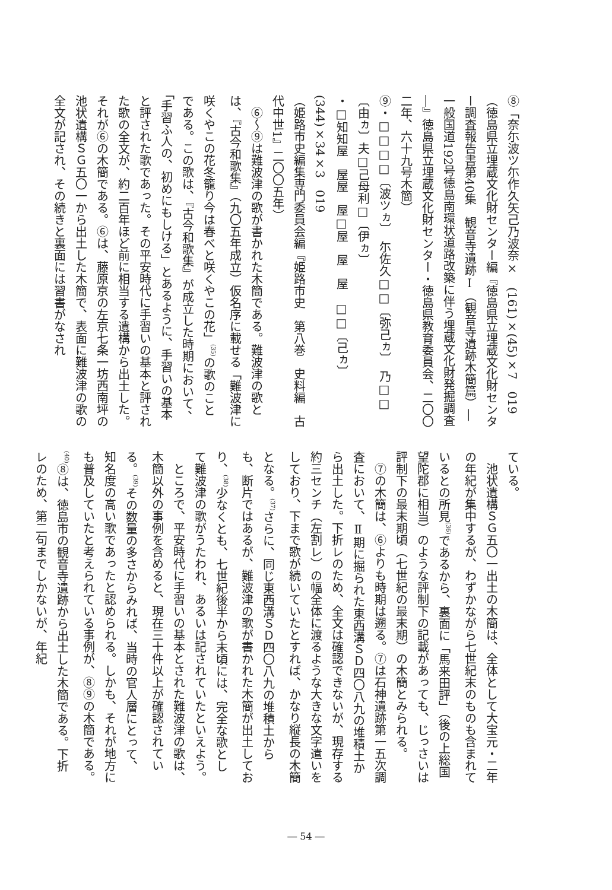⑧「奈尓波ツ尓作久矢己乃波奈×　(161)×(45)×7　019
（徳島県立埋蔵文化財センター編『徳島県立埋蔵文化財センター調査報告書第40集　観音寺遺跡Ⅰ（観音寺遺跡木簡篇）―一般国道192号徳島南環状道路改築に伴う埋蔵文化財発掘調査―』徳島県立埋蔵文化財センター・徳島県教育委員会、二〇〇二年、六十九号木簡）
⑨・□□□□〔波ツヵ〕　尓佐久□□〔弥己ヵ〕　乃□□〔由ヵ〕夫□己母利□〔伊ヵ〕
・□知知屋　屋屋　屋□屋　屋　屋　□□〔己ヵ〕　(344)×34×3　019
（姫路市史編集専門委員会編『姫路市史　第八巻　史料編　古代中世1』二〇〇五年）
　⑥～⑨は難波津の歌が書かれた木簡である。難波津の歌とは、『古今和歌集』（九〇五年成立）仮名序に載せる「難波津に咲くやこの花冬籠り今は春べと咲くやこの花」<sup>(35)</sup>の歌のことである。この歌は、『古今和歌集』が成立した時期において、「手習ふ人の、初めにもしける」とあるように、手習いの基本と評された歌であった。その平安時代に手習いの基本と評された歌の全文が、約二百年ほど前に相当する遺構から出土した。それが⑥の木簡である。⑥は、藤原京の左京七条一坊西南坪の池状遺構ＳＧ五〇一から出土した木簡で、表面に難波津の歌の全文が記され、その続きと裏面には習書がなされ
ている。
　池状遺構ＳＧ五〇一出土の木簡は、全体として大宝元・二年の年紀が集中するが、わずかながら七世紀末のものも含まれているとの所見<sup>(36)</sup>であるから、裏面に「馬来田評」（後の上総国望陀郡に相当）のような評制下の記載があっても、じっさいは評制下の最末期頃（七世紀の最末期）の木簡とみられる。
　⑦の木簡は、⑥よりも時期は遡る。⑦は石神遺跡第一五次調査において、Ⅱ期に掘られた東西溝ＳＤ四〇八九の堆積土から出土した。下折レのため、全文は確認できないが、現存する約三センチ（左割レ）の幅全体に渡るような大きな文字遣いをしており、下まで歌が続いていたとすれば、かなり縦長の木簡となる。<sup>(37)</sup>さらに、同じ東西溝ＳＤ四〇八九の堆積土からも、断片ではあるが、難波津の歌が書かれた木簡が出土しており、<sup>(38)</sup>少なくとも、七世紀後半から末頃には、完全な歌として難波津の歌がうたわれ、あるいは記されていたといえよう。
　ところで、平安時代に手習いの基本とされた難波津の歌は、木簡以外の事例を含めると、現在三十件以上が確認されている。<sup>(39)</sup>その数量の多さからみれば、当時の官人層にとって、知名度の高い歌であったと認められる。しかも、それが地方にも普及していたと考えられている事例が、⑧⑨の木簡である。<sup>(40)</sup>⑧は、徳島市の観音寺遺跡から出土した木簡である。下折レのため、第二句までしかないが、年紀
― 54 ―